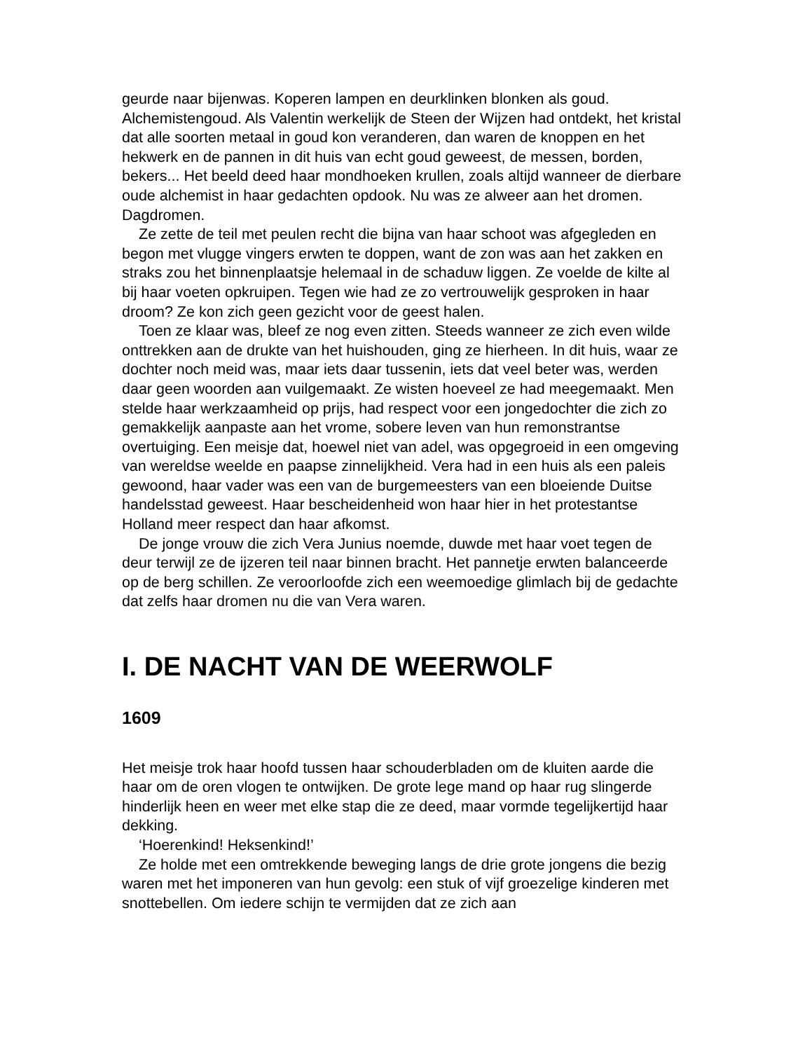geurde naar bijenwas. Koperen lampen en deurklinken blonken als goud. Alchemistengoud. Als Valentin werkelijk de Steen der Wijzen had ontdekt, het kristal dat alle soorten metaal in goud kon veranderen, dan waren de knoppen en het hekwerk en de pannen in dit huis van echt goud geweest, de messen, borden, bekers... Het beeld deed haar mondhoeken krullen, zoals altijd wanneer de dierbare oude alchemist in haar gedachten opdook. Nu was ze alweer aan het dromen. Dagdromen.
Ze zette de teil met peulen recht die bijna van haar schoot was afgegleden en begon met vlugge vingers erwten te doppen, want de zon was aan het zakken en straks zou het binnenplaatsje helemaal in de schaduw liggen. Ze voelde de kilte al bij haar voeten opkruipen. Tegen wie had ze zo vertrouwelijk gesproken in haar droom? Ze kon zich geen gezicht voor de geest halen.
Toen ze klaar was, bleef ze nog even zitten. Steeds wanneer ze zich even wilde onttrekken aan de drukte van het huishouden, ging ze hierheen. In dit huis, waar ze dochter noch meid was, maar iets daar tussenin, iets dat veel beter was, werden daar geen woorden aan vuilgemaakt. Ze wisten hoeveel ze had meegemaakt. Men stelde haar werkzaamheid op prijs, had respect voor een jongedochter die zich zo gemakkelijk aanpaste aan het vrome, sobere leven van hun remonstrantse overtuiging. Een meisje dat, hoewel niet van adel, was opgegroeid in een omgeving van wereldse weelde en paapse zinnelijkheid. Vera had in een huis als een paleis gewoond, haar vader was een van de burgemeesters van een bloeiende Duitse handelsstad geweest. Haar bescheidenheid won haar hier in het protestantse Holland meer respect dan haar afkomst.
De jonge vrouw die zich Vera Junius noemde, duwde met haar voet tegen de deur terwijl ze de ijzeren teil naar binnen bracht. Het pannetje erwten balanceerde op de berg schillen. Ze veroorloofde zich een weemoedige glimlach bij de gedachte dat zelfs haar dromen nu die van Vera waren.
I. DE NACHT VAN DE WEERWOLF
1609
Het meisje trok haar hoofd tussen haar schouderbladen om de kluiten aarde die haar om de oren vlogen te ontwijken. De grote lege mand op haar rug slingerde hinderlijk heen en weer met elke stap die ze deed, maar vormde tegelijkertijd haar dekking.
‘Hoerenkind! Heksenkind!’
Ze holde met een omtrekkende beweging langs de drie grote jongens die bezig waren met het imponeren van hun gevolg: een stuk of vijf groezelige kinderen met snottebellen. Om iedere schijn te vermijden dat ze zich aan